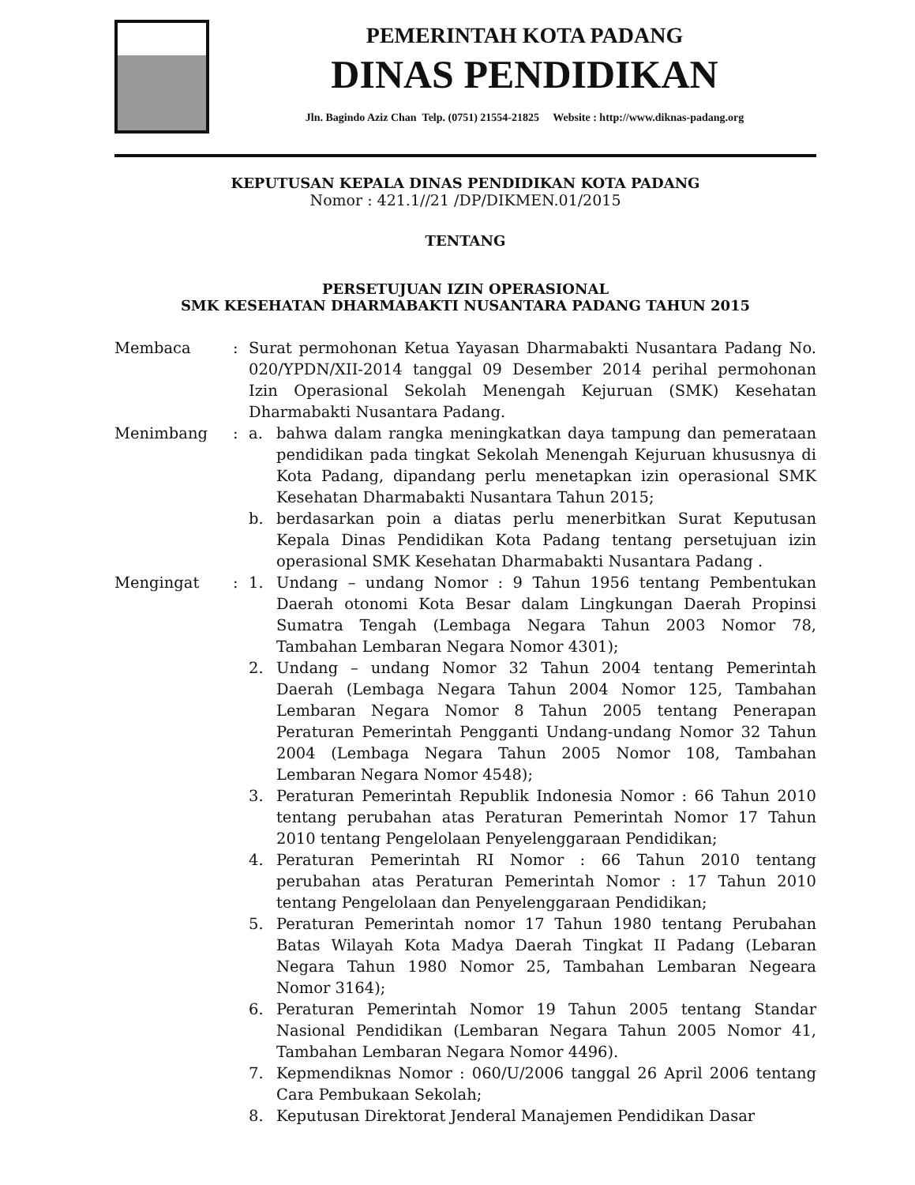PEMERINTAH KOTA PADANG
DINAS PENDIDIKAN
Jln. Bagindo Aziz Chan Telp. (0751) 21554-21825 Website : http://www.diknas-padang.org
KEPUTUSAN KEPALA DINAS PENDIDIKAN KOTA PADANG
Nomor : 421.1//21 /DP/DIKMEN.01/2015
TENTANG
PERSETUJUAN IZIN OPERASIONAL
SMK KESEHATAN DHARMABAKTI NUSANTARA PADANG TAHUN 2015
Membaca : Surat permohonan Ketua Yayasan Dharmabakti Nusantara Padang No. 020/YPDN/XII-2014 tanggal 09 Desember 2014 perihal permohonan Izin Operasional Sekolah Menengah Kejuruan (SMK) Kesehatan Dharmabakti Nusantara Padang.
Menimbang : a. bahwa dalam rangka meningkatkan daya tampung dan pemerataan pendidikan pada tingkat Sekolah Menengah Kejuruan khususnya di Kota Padang, dipandang perlu menetapkan izin operasional SMK Kesehatan Dharmabakti Nusantara Tahun 2015;
b. berdasarkan poin a diatas perlu menerbitkan Surat Keputusan Kepala Dinas Pendidikan Kota Padang tentang persetujuan izin operasional SMK Kesehatan Dharmabakti Nusantara Padang .
Mengingat : 1. Undang – undang Nomor : 9 Tahun 1956 tentang Pembentukan Daerah otonomi Kota Besar dalam Lingkungan Daerah Propinsi Sumatra Tengah (Lembaga Negara Tahun 2003 Nomor 78, Tambahan Lembaran Negara Nomor 4301);
2. Undang – undang Nomor 32 Tahun 2004 tentang Pemerintah Daerah (Lembaga Negara Tahun 2004 Nomor 125, Tambahan Lembaran Negara Nomor 8 Tahun 2005 tentang Penerapan Peraturan Pemerintah Pengganti Undang-undang Nomor 32 Tahun 2004 (Lembaga Negara Tahun 2005 Nomor 108, Tambahan Lembaran Negara Nomor 4548);
3. Peraturan Pemerintah Republik Indonesia Nomor : 66 Tahun 2010 tentang perubahan atas Peraturan Pemerintah Nomor 17 Tahun 2010 tentang Pengelolaan Penyelenggaraan Pendidikan;
4. Peraturan Pemerintah RI Nomor : 66 Tahun 2010 tentang perubahan atas Peraturan Pemerintah Nomor : 17 Tahun 2010 tentang Pengelolaan dan Penyelenggaraan Pendidikan;
5. Peraturan Pemerintah nomor 17 Tahun 1980 tentang Perubahan Batas Wilayah Kota Madya Daerah Tingkat II Padang (Lebaran Negara Tahun 1980 Nomor 25, Tambahan Lembaran Negeara Nomor 3164);
6. Peraturan Pemerintah Nomor 19 Tahun 2005 tentang Standar Nasional Pendidikan (Lembaran Negara Tahun 2005 Nomor 41, Tambahan Lembaran Negara Nomor 4496).
7. Kepmendiknas Nomor : 060/U/2006 tanggal 26 April 2006 tentang Cara Pembukaan Sekolah;
8. Keputusan Direktorat Jenderal Manajemen Pendidikan Dasar